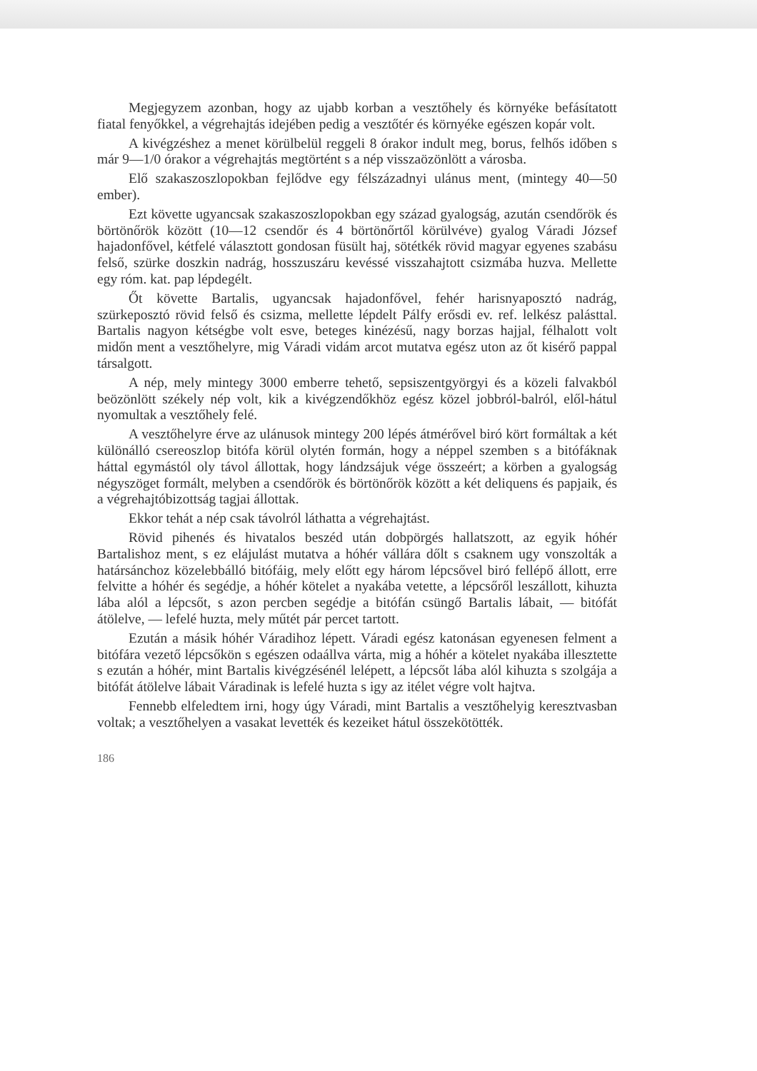Megjegyzem azonban, hogy az ujabb korban a vesztőhely és környéke befásítatott fiatal fenyőkkel, a végrehajtás idejében pedig a vesztőtér és környéke egészen kopár volt.
A kivégzéshez a menet körülbelül reggeli 8 órakor indult meg, borus, felhős időben s már 9—1/0 órakor a végrehajtás megtörtént s a nép visszaözönlött a városba.
Elő szakaszoszlopokban fejlődve egy félszázadnyi ulánus ment, (mintegy 40—50 ember).
Ezt követte ugyancsak szakaszoszlopokban egy század gyalogság, azután csendőrök és börtönőrök között (10—12 csendőr és 4 börtönőrtől körülvéve) gyalog Váradi József hajadonfővel, kétfelé választott gondosan füsült haj, sötétkék rövid magyar egyenes szabásu felső, szürke doszkin nadrág, hosszuszáru kevéssé visszahajtott csizmába huzva. Mellette egy róm. kat. pap lépdegélt.
Őt követte Bartalis, ugyancsak hajadonfővel, fehér harisnyaposztó nadrág, szürkeposztó rövid felső és csizma, mellette lépdelt Pálfy erősdi ev. ref. lelkész palásttal. Bartalis nagyon kétségbe volt esve, beteges kinézésű, nagy borzas hajjal, félhalott volt midőn ment a vesztőhelyre, mig Váradi vidám arcot mutatva egész uton az őt kisérő pappal társalgott.
A nép, mely mintegy 3000 emberre tehető, sepsiszentgyörgyi és a közeli falvakból beözönlött székely nép volt, kik a kivégzendőkhöz egész közel jobbról-balról, elől-hátul nyomultak a vesztőhely felé.
A vesztőhelyre érve az ulánusok mintegy 200 lépés átmérővel biró kört formáltak a két különálló csereoszlop bitófa körül olytén formán, hogy a néppel szemben s a bitófáknak háttal egymástól oly távol állottak, hogy lándzsájuk vége összeért; a körben a gyalogság négyszöget formált, melyben a csendőrök és börtönőrök között a két deliquens és papjaik, és a végrehajtóbizottság tagjai állottak.
Ekkor tehát a nép csak távolról láthatta a végrehajtást.
Rövid pihenés és hivatalos beszéd után dobpörgés hallatszott, az egyik hóhér Bartalishoz ment, s ez elájulást mutatva a hóhér vállára dőlt s csaknem ugy vonszolták a határsánchoz közelebbálló bitófáig, mely előtt egy három lépcsővel biró fellépő állott, erre felvitte a hóhér és segédje, a hóhér kötelet a nyakába vetette, a lépcsőről leszállott, kihuzta lába alól a lépcsőt, s azon percben segédje a bitófán csüngő Bartalis lábait, — bitófát átölelve, — lefelé huzta, mely műtét pár percet tartott.
Ezután a másik hóhér Váradihoz lépett. Váradi egész katonásan egyenesen felment a bitófára vezető lépcsőkön s egészen odaállva várta, mig a hóhér a kötelet nyakába illesztette s ezután a hóhér, mint Bartalis kivégzésénél lelépett, a lépcsőt lába alól kihuzta s szolgája a bitófát átölelve lábait Váradinak is lefelé huzta s igy az itélet végre volt hajtva.
Fennebb elfeledtem irni, hogy úgy Váradi, mint Bartalis a vesztőhelyig keresztvasban voltak; a vesztőhelyen a vasakat levették és kezeiket hátul összekötötték.
186